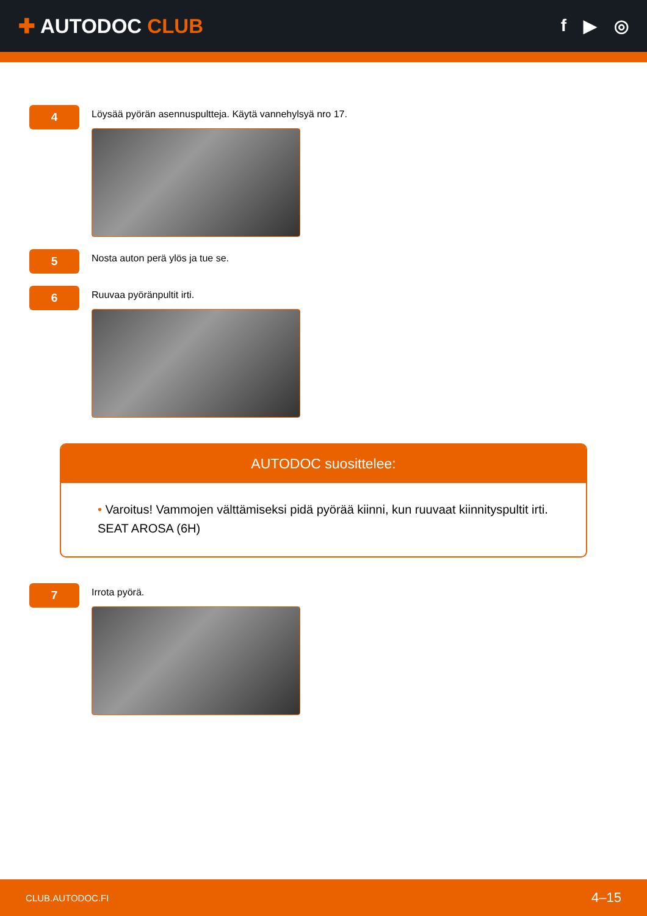✚ AUTODOC CLUB
f ▶ ◎
4
Löysää pyörän asennuspultteja. Käytä vannehylsyä nro 17.
5
Nosta auton perä ylös ja tue se.
6
Ruuvaa pyöränpultit irti.
AUTODOC suosittelee:
• Varoitus! Vammojen välttämiseksi pidä pyörää kiinni, kun ruuvaat kiinnityspultit irti. SEAT AROSA (6H)
7
Irrota pyörä.
CLUB.AUTODOC.FI 4–15